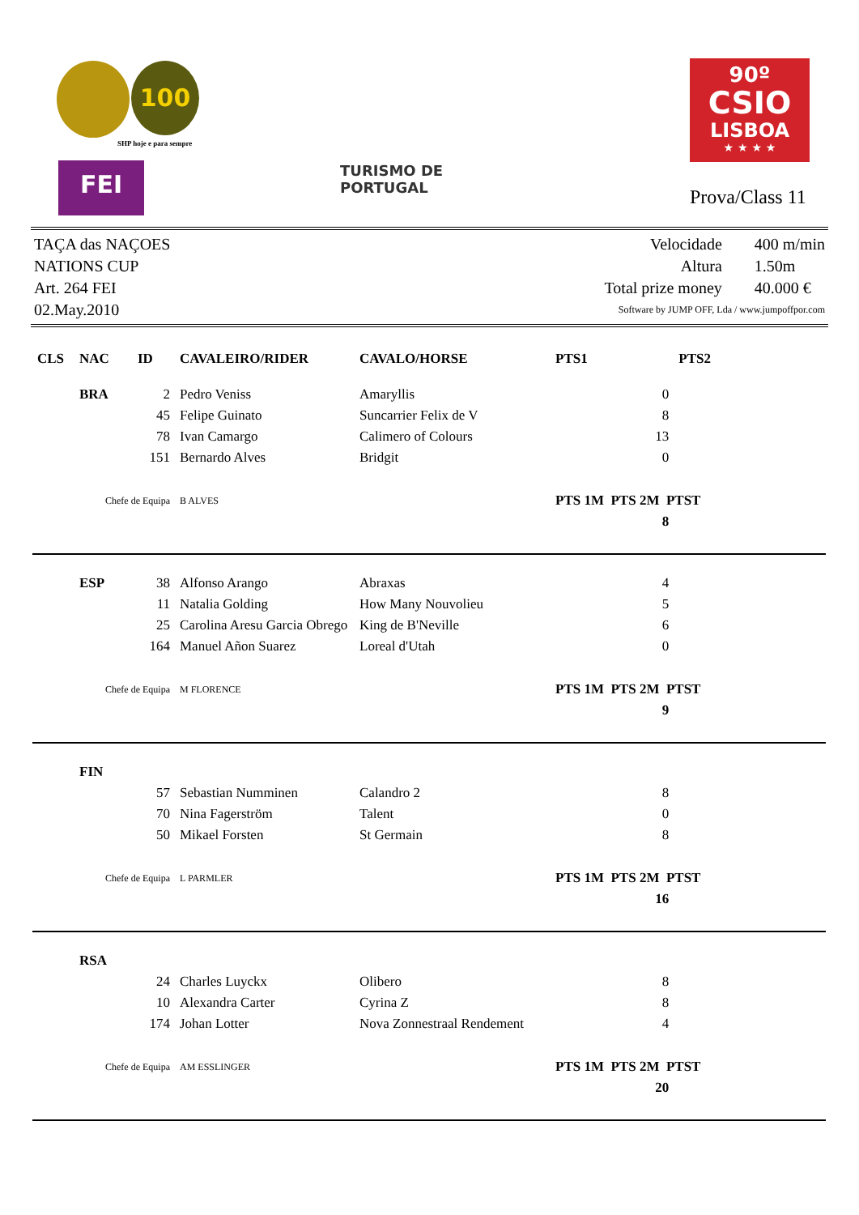100
SHP hoje e para sempre
FEI
TURISMO DE
PORTUGAL
90º
CSIO
LISBOA
★ ★ ★ ★
Prova/Class 11
TAÇA das NAÇOES
NATIONS CUP
Art. 264 FEI
02.May.2010
| Velocidade | 400 m/min |
| Altura | 1.50m |
| Total prize money | 40.000 € |
| Software by JUMP OFF, Lda / www.jumpoffpor.com | |
| CLS | NAC | ID | CAVALEIRO/RIDER | CAVALO/HORSE | PTS1 | PTS2 | |
| --- | --- | --- | --- | --- | --- | --- | --- |
| | BRA | 2 | Pedro Veniss | Amaryllis | 0 | | |
| | | 45 | Felipe Guinato | Suncarrier Felix de V | 8 | | |
| | | 78 | Ivan Camargo | Calimero of Colours | 13 | | |
| | | 151 | Bernardo Alves | Bridgit | 0 | | |
| Chefe de Equipa | | | B ALVES | | PTS 1M PTS 2M PTST | | |
| | | | | | 8 | | |
| | ESP | 38 | Alfonso Arango | Abraxas | 4 | | |
| | | 11 | Natalia Golding | How Many Nouvolieu | 5 | | |
| | | 25 | Carolina Aresu Garcia Obrego | King de B'Neville | 6 | | |
| | | 164 | Manuel Añon Suarez | Loreal d'Utah | 0 | | |
| Chefe de Equipa | | | M FLORENCE | | PTS 1M PTS 2M PTST | | |
| | | | | | 9 | | |
| | FIN | | | | | | |
| | | 57 | Sebastian Numminen | Calandro 2 | 8 | | |
| | | 70 | Nina Fagerström | Talent | 0 | | |
| | | 50 | Mikael Forsten | St Germain | 8 | | |
| Chefe de Equipa | | | L PARMLER | | PTS 1M PTS 2M PTST | | |
| | | | | | 16 | | |
| | RSA | | | | | | |
| | | 24 | Charles Luyckx | Olibero | 8 | | |
| | | 10 | Alexandra Carter | Cyrina Z | 8 | | |
| | | 174 | Johan Lotter | Nova Zonnestraal Rendement | 4 | | |
| Chefe de Equipa | | | AM ESSLINGER | | PTS 1M PTS 2M PTST | | |
| | | | | | 20 | | |